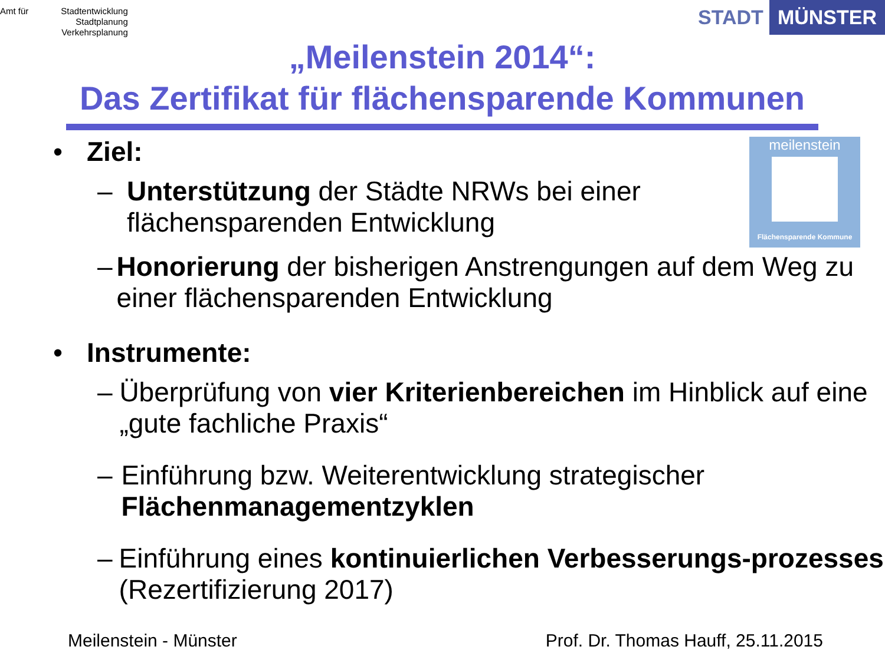Amt für Stadtentwicklung
Stadtplanung
Verkehrsplanung
STADT MÜNSTER
„Meilenstein 2014“:
Das Zertifikat für flächensparende Kommunen
meilenstein
Flächensparende Kommune
• Ziel:
– Unterstützung der Städte NRWs bei einer
flächensparenden Entwicklung
– Honorierung der bisherigen Anstrengungen auf dem Weg zu einer flächensparenden Entwicklung
• Instrumente:
– Überprüfung von vier Kriterienbereichen im Hinblick auf eine „gute fachliche Praxis“
– Einführung bzw. Weiterentwicklung strategischer Flächenmanagementzyklen
– Einführung eines kontinuierlichen Verbesserungs-prozesses (Rezertifizierung 2017)
Meilenstein - Münster Prof. Dr. Thomas Hauff, 25.11.2015